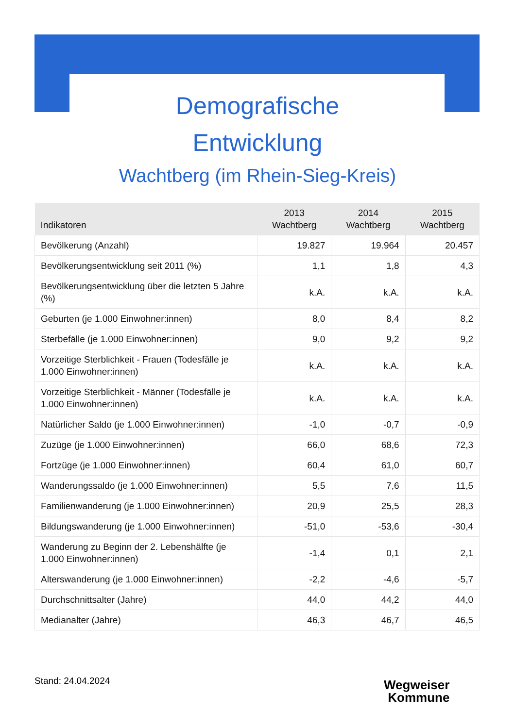Demografische
Entwicklung
Wachtberg (im Rhein-Sieg-Kreis)
| Indikatoren | 2013 Wachtberg | 2014 Wachtberg | 2015 Wachtberg |
| --- | --- | --- | --- |
| Bevölkerung (Anzahl) | 19.827 | 19.964 | 20.457 |
| Bevölkerungsentwicklung seit 2011 (%) | 1,1 | 1,8 | 4,3 |
| Bevölkerungsentwicklung über die letzten 5 Jahre (%) | k.A. | k.A. | k.A. |
| Geburten (je 1.000 Einwohner:innen) | 8,0 | 8,4 | 8,2 |
| Sterbefälle (je 1.000 Einwohner:innen) | 9,0 | 9,2 | 9,2 |
| Vorzeitige Sterblichkeit - Frauen (Todesfälle je 1.000 Einwohner:innen) | k.A. | k.A. | k.A. |
| Vorzeitige Sterblichkeit - Männer (Todesfälle je 1.000 Einwohner:innen) | k.A. | k.A. | k.A. |
| Natürlicher Saldo (je 1.000 Einwohner:innen) | -1,0 | -0,7 | -0,9 |
| Zuzüge (je 1.000 Einwohner:innen) | 66,0 | 68,6 | 72,3 |
| Fortzüge (je 1.000 Einwohner:innen) | 60,4 | 61,0 | 60,7 |
| Wanderungssaldo (je 1.000 Einwohner:innen) | 5,5 | 7,6 | 11,5 |
| Familienwanderung (je 1.000 Einwohner:innen) | 20,9 | 25,5 | 28,3 |
| Bildungswanderung (je 1.000 Einwohner:innen) | -51,0 | -53,6 | -30,4 |
| Wanderung zu Beginn der 2. Lebenshälfte (je 1.000 Einwohner:innen) | -1,4 | 0,1 | 2,1 |
| Alterswanderung (je 1.000 Einwohner:innen) | -2,2 | -4,6 | -5,7 |
| Durchschnittsalter (Jahre) | 44,0 | 44,2 | 44,0 |
| Medianalter (Jahre) | 46,3 | 46,7 | 46,5 |
Stand: 24.04.2024
Wegweiser
Kommune